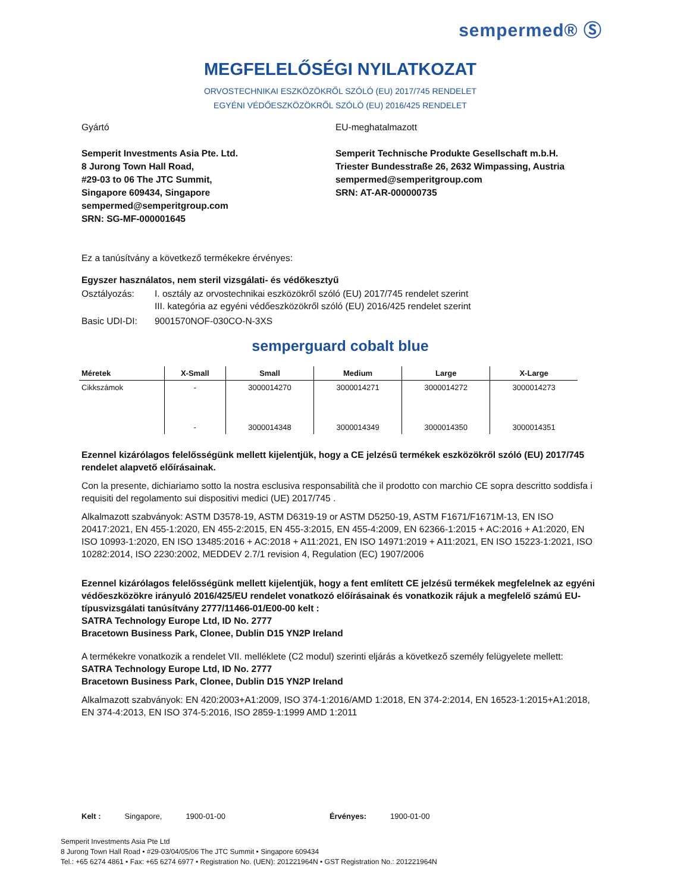sempermed® Ⓢ
MEGFELELŐSÉGI NYILATKOZAT
ORVOSTECHNIKAI ESZKÖZÖKRŐL SZÓLÓ (EU) 2017/745 RENDELET
EGYÉNI VÉDŐESZKÖZÖKRŐL SZÓLÓ (EU) 2016/425 RENDELET
Gyártó
Semperit Investments Asia Pte. Ltd.
8 Jurong Town Hall Road,
#29-03 to 06 The JTC Summit,
Singapore 609434, Singapore
sempermed@semperitgroup.com
SRN: SG-MF-000001645
EU-meghatalmazott
Semperit Technische Produkte Gesellschaft m.b.H.
Triester Bundesstraße 26, 2632 Wimpassing, Austria
sempermed@semperitgroup.com
SRN: AT-AR-000000735
Ez a tanúsítvány a következő termékekre érvényes:
Egyszer használatos, nem steril vizsgálati- és védőkesztyű
Osztályozás: I. osztály az orvostechnikai eszközökről szóló (EU) 2017/745 rendelet szerint
III. kategória az egyéni védőeszközökről szóló (EU) 2016/425 rendelet szerint
Basic UDI-DI: 9001570NOF-030CO-N-3XS
semperguard cobalt blue
| Méretek | X-Small | Small | Medium | Large | X-Large |
| --- | --- | --- | --- | --- | --- |
| Cikkszámok | - | 3000014270 | 3000014271 | 3000014272 | 3000014273 |
| | - | 3000014348 | 3000014349 | 3000014350 | 3000014351 |
Ezennel kizárólagos felelősségünk mellett kijelentjük, hogy a CE jelzésű termékek eszközökről szóló (EU) 2017/745 rendelet alapvető előírásainak.
Con la presente, dichiariamo sotto la nostra esclusiva responsabilità che il prodotto con marchio CE sopra descritto soddisfa i requisiti del regolamento sui dispositivi medici (UE) 2017/745 .
Alkalmazott szabványok: ASTM D3578-19, ASTM D6319-19 or ASTM D5250-19, ASTM F1671/F1671M-13, EN ISO 20417:2021, EN 455-1:2020, EN 455-2:2015, EN 455-3:2015, EN 455-4:2009, EN 62366-1:2015 + AC:2016 + A1:2020, EN ISO 10993-1:2020, EN ISO 13485:2016 + AC:2018 + A11:2021, EN ISO 14971:2019 + A11:2021, EN ISO 15223-1:2021, ISO 10282:2014, ISO 2230:2002, MEDDEV 2.7/1 revision 4, Regulation (EC) 1907/2006
Ezennel kizárólagos felelősségünk mellett kijelentjük, hogy a fent említett CE jelzésű termékek megfelelnek az egyéni védőeszközökre irányuló 2016/425/EU rendelet vonatkozó előírásainak és vonatkozik rájuk a megfelelő számú EU-típusvizsgálati tanúsítvány 2777/11466-01/E00-00 kelt :
SATRA Technology Europe Ltd, ID No. 2777
Bracetown Business Park, Clonee, Dublin D15 YN2P Ireland
A termékekre vonatkozik a rendelet VII. melléklete (C2 modul) szerinti eljárás a következő személy felügyelete mellett:
SATRA Technology Europe Ltd, ID No. 2777
Bracetown Business Park, Clonee, Dublin D15 YN2P Ireland
Alkalmazott szabványok: EN 420:2003+A1:2009, ISO 374-1:2016/AMD 1:2018, EN 374-2:2014, EN 16523-1:2015+A1:2018, EN 374-4:2013, EN ISO 374-5:2016, ISO 2859-1:1999 AMD 1:2011
Kelt : Singapore, 1900-01-00 Érvényes: 1900-01-00
Semperit Investments Asia Pte Ltd
8 Jurong Town Hall Road • #29-03/04/05/06 The JTC Summit • Singapore 609434
Tel.: +65 6274 4861 • Fax: +65 6274 6977 • Registration No. (UEN): 201221964N • GST Registration No.: 201221964N